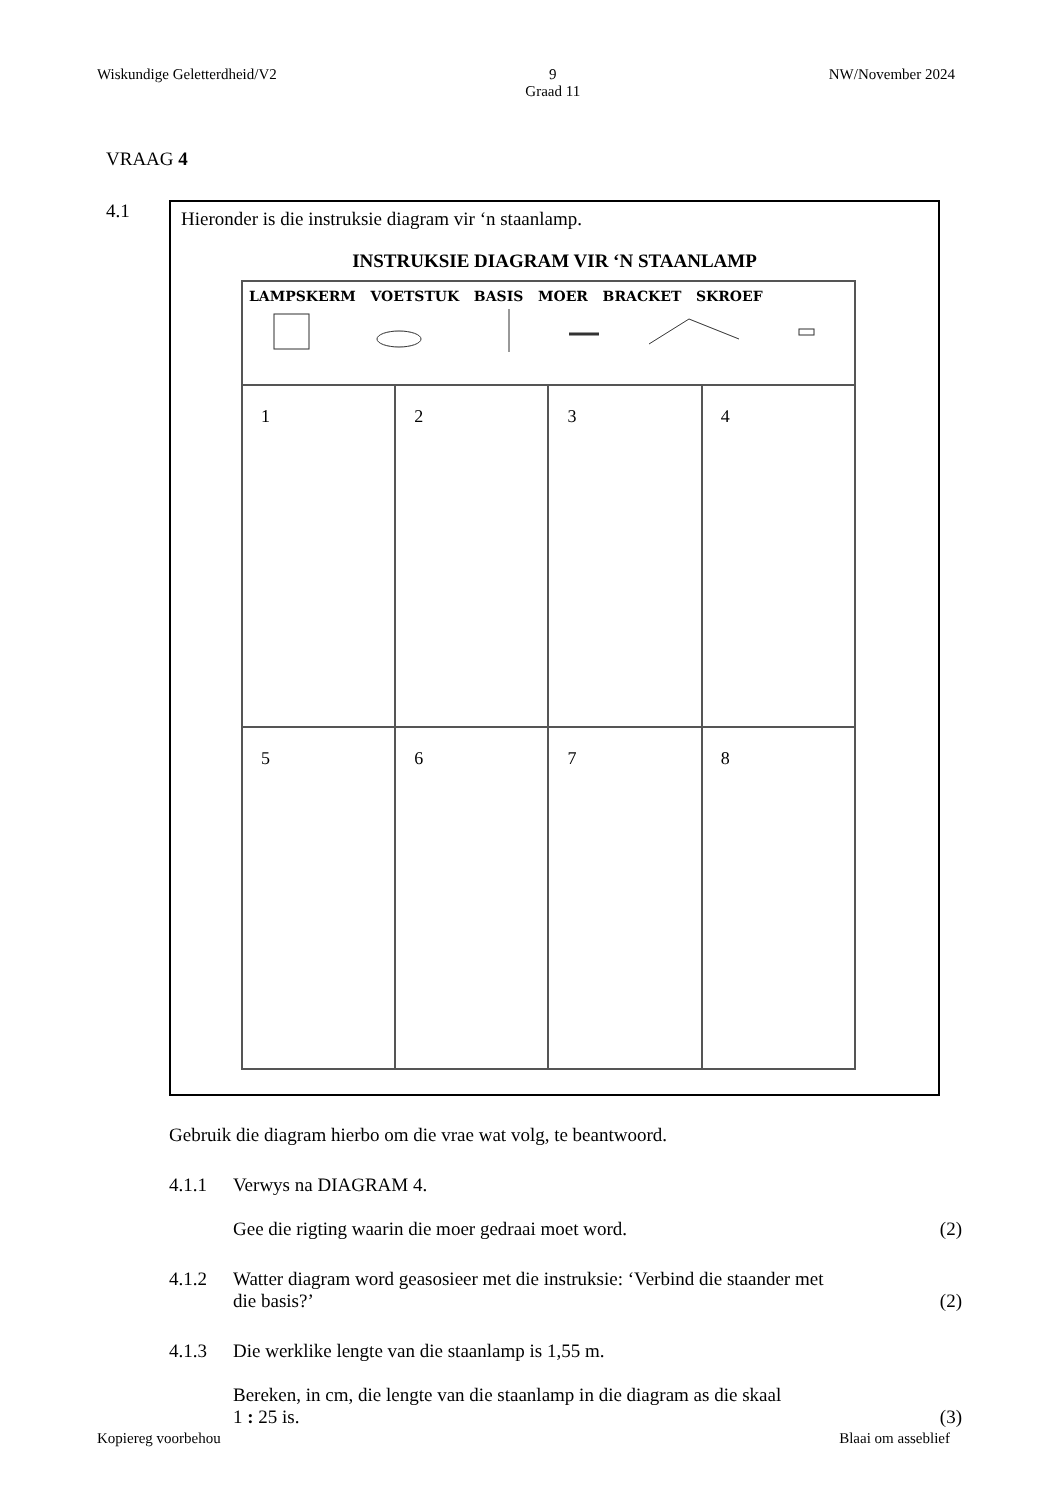Wiskundige Geletterdheid/V2 9
Graad 11 NW/November 2024
VRAAG 4
4.1
Hieronder is die instruksie diagram vir ‘n staanlamp.
INSTRUKSIE DIAGRAM VIR ‘N STAANLAMP
| LAMPSKERM VOETSTUK BASIS MOER BRACKET SKROEF | | | |
| 1 | 2 | 3 | 4 |
| 5 | 6 | 7 | 8 |
Gebruik die diagram hierbo om die vrae wat volg, te beantwoord.
4.1.1 Verwys na DIAGRAM 4.
Gee die rigting waarin die moer gedraai moet word. (2)
4.1.2 Watter diagram word geasosieer met die instruksie: ‘Verbind die staander met
die basis?’ (2)
4.1.3 Die werklike lengte van die staanlamp is 1,55 m.
Bereken, in cm, die lengte van die staanlamp in die diagram as die skaal
1 : 25 is. (3)
Kopiereg voorbehou Blaai om asseblief